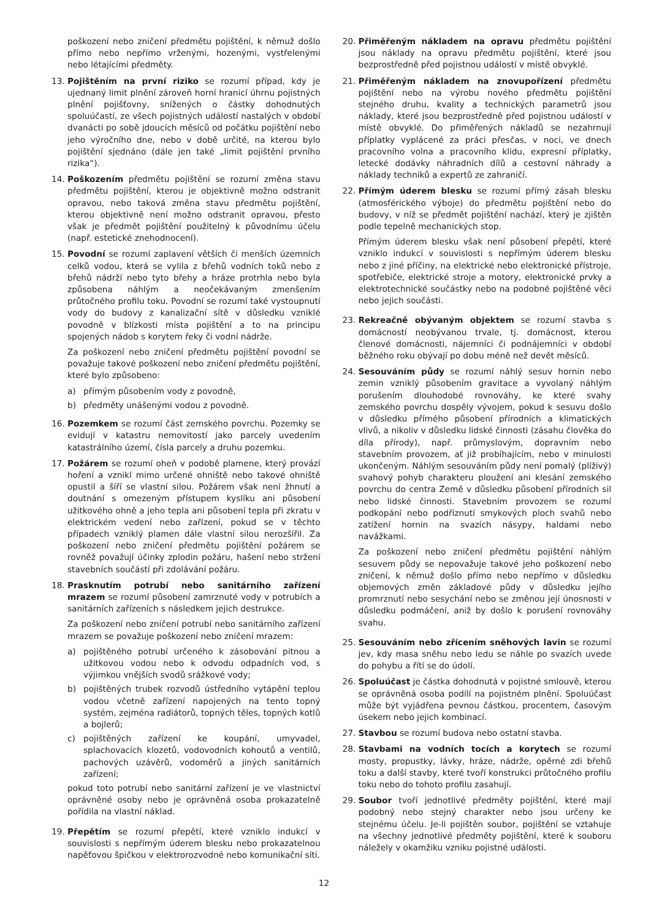poškození nebo zničení předmětu pojištění, k němuž došlo přímo nebo nepřímo vrženými, hozenými, vystřelenými nebo létajícími předměty.
13. Pojištěním na první riziko se rozumí případ, kdy je ujednaný limit plnění zároveň horní hranicí úhrnu pojistných plnění pojišťovny, snížených o částky dohodnutých spoluúčastí, ze všech pojistných událostí nastalých v období dvanácti po sobě jdoucích měsíců od počátku pojištění nebo jeho výročního dne, nebo v době určité, na kterou bylo pojištění sjednáno (dále jen také „limit pojištění prvního rizika“).
14. Poškozením předmětu pojištění se rozumí změna stavu předmětu pojištění, kterou je objektivně možno odstranit opravou, nebo taková změna stavu předmětu pojištění, kterou objektivně není možno odstranit opravou, přesto však je předmět pojištění použitelný k původnímu účelu (např. estetické znehodnocení).
15. Povodní se rozumí zaplavení větších či menších územních celků vodou, která se vylila z břehů vodních toků nebo z břehů nádrží nebo tyto břehy a hráze protrhla nebo byla způsobena náhlým a neočekávaným zmenšením průtočného profilu toku. Povodní se rozumí také vystoupnutí vody do budovy z kanalizační sítě v důsledku vzniklé povodně v blízkosti místa pojištění a to na principu spojených nádob s korytem řeky či vodní nádrže.
Za poškození nebo zničení předmětu pojištění povodní se považuje takové poškození nebo zničení předmětu pojištění, které bylo způsobeno:
a) přímým působením vody z povodně,
b) předměty unášenými vodou z povodně.
16. Pozemkem se rozumí část zemského povrchu. Pozemky se evidují v katastru nemovitostí jako parcely uvedením katastrálního území, čísla parcely a druhu pozemku.
17. Požárem se rozumí oheň v podobě plamene, který provází hoření a vznikl mimo určené ohniště nebo takové ohniště opustil a šíří se vlastní silou. Požárem však není žhnutí a doutnání s omezeným přístupem kyslíku ani působení užitkového ohně a jeho tepla ani působení tepla při zkratu v elektrickém vedení nebo zařízení, pokud se v těchto případech vzniklý plamen dále vlastní silou nerozšířil. Za poškození nebo zničení předmětu pojištění požárem se rovněž považují účinky zplodin požáru, hašení nebo stržení stavebních součástí při zdolávání požáru.
18. Prasknutím potrubí nebo sanitárního zařízení mrazem se rozumí působení zamrznuté vody v potrubích a sanitárních zařízeních s následkem jejich destrukce.
Za poškození nebo zničení potrubí nebo sanitárního zařízení mrazem se považuje poškození nebo zničení mrazem:
a) pojištěného potrubí určeného k zásobování pitnou a užitkovou vodou nebo k odvodu odpadních vod, s výjimkou vnějších svodů srážkové vody;
b) pojištěných trubek rozvodů ústředního vytápění teplou vodou včetně zařízení napojených na tento topný systém, zejména radiátorů, topných těles, topných kotlů a bojlerů;
c) pojištěných zařízení ke koupání, umyvadel, splachovacích klozetů, vodovodních kohoutů a ventilů, pachových uzávěrů, vodoměrů a jiných sanitárních zařízení;
pokud toto potrubí nebo sanitární zařízení je ve vlastnictví oprávněné osoby nebo je oprávněná osoba prokazatelně pořídila na vlastní náklad.
19. Přepětím se rozumí přepětí, které vzniklo indukcí v souvislosti s nepřímým úderem blesku nebo prokazatelnou napěťovou špičkou v elektrorozvodné nebo komunikační síti.
20. Přiměřeným nákladem na opravu předmětu pojištění jsou náklady na opravu předmětu pojištění, které jsou bezprostředně před pojistnou událostí v místě obvyklé.
21. Přiměřeným nákladem na znovupořízení předmětu pojištění nebo na výrobu nového předmětu pojištění stejného druhu, kvality a technických parametrů jsou náklady, které jsou bezprostředně před pojistnou událostí v místě obvyklé. Do přiměřených nákladů se nezahrnují příplatky vyplácené za práci přesčas, v noci, ve dnech pracovního volna a pracovního klidu, expresní příplatky, letecké dodávky náhradních dílů a cestovní náhrady a náklady techniků a expertů ze zahraničí.
22. Přímým úderem blesku se rozumí přímý zásah blesku (atmosférického výboje) do předmětu pojištění nebo do budovy, v níž se předmět pojištění nachází, který je zjištěn podle tepelně mechanických stop.
Přímým úderem blesku však není působení přepětí, které vzniklo indukcí v souvislosti s nepřímým úderem blesku nebo z jiné příčiny, na elektrické nebo elektronické přístroje, spotřebiče, elektrické stroje a motory, elektronické prvky a elektrotechnické součástky nebo na podobné pojištěné věci nebo jejich součásti.
23. Rekreačně obývaným objektem se rozumí stavba s domácností neobývanou trvale, tj. domácnost, kterou členové domácnosti, nájemníci či podnájemníci v období běžného roku obývají po dobu méně než devět měsíců.
24. Sesouváním půdy se rozumí náhlý sesuv hornin nebo zemin vzniklý působením gravitace a vyvolaný náhlým porušením dlouhodobé rovnováhy, ke které svahy zemského povrchu dospěly vývojem, pokud k sesuvu došlo v důsledku přímého působení přírodních a klimatických vlivů, a nikoliv v důsledku lidské činnosti (zásahu člověka do díla přírody), např. průmyslovým, dopravním nebo stavebním provozem, ať již probíhajícím, nebo v minulosti ukončeným. Náhlým sesouváním půdy není pomalý (plíživý) svahový pohyb charakteru ploužení ani klesání zemského povrchu do centra Země v důsledku působení přírodních sil nebo lidské činnosti. Stavebním provozem se rozumí podkopání nebo podříznutí smykových ploch svahů nebo zatížení hornin na svazích násypy, haldami nebo navážkami.
Za poškození nebo zničení předmětu pojištění náhlým sesuvem půdy se nepovažuje takové jeho poškození nebo zničení, k němuž došlo přímo nebo nepřímo v důsledku objemových změn základové půdy v důsledku jejího promrznutí nebo sesychání nebo se změnou její únosnosti v důsledku podmáčení, aniž by došlo k porušení rovnováhy svahu.
25. Sesouváním nebo zřícením sněhových lavin se rozumí jev, kdy masa sněhu nebo ledu se náhle po svazích uvede do pohybu a řítí se do údolí.
26. Spoluúčast je částka dohodnutá v pojistné smlouvě, kterou se oprávněná osoba podílí na pojistném plnění. Spoluúčast může být vyjádřena pevnou částkou, procentem, časovým úsekem nebo jejich kombinací.
27. Stavbou se rozumí budova nebo ostatní stavba.
28. Stavbami na vodních tocích a korytech se rozumí mosty, propustky, lávky, hráze, nádrže, opěrné zdi břehů toku a další stavby, které tvoří konstrukci průtočného profilu toku nebo do tohoto profilu zasahují.
29. Soubor tvoří jednotlivé předměty pojištění, které mají podobný nebo stejný charakter nebo jsou určeny ke stejnému účelu. Je-li pojištěn soubor, pojištění se vztahuje na všechny jednotlivé předměty pojištění, které k souboru náležely v okamžiku vzniku pojistné události.
12